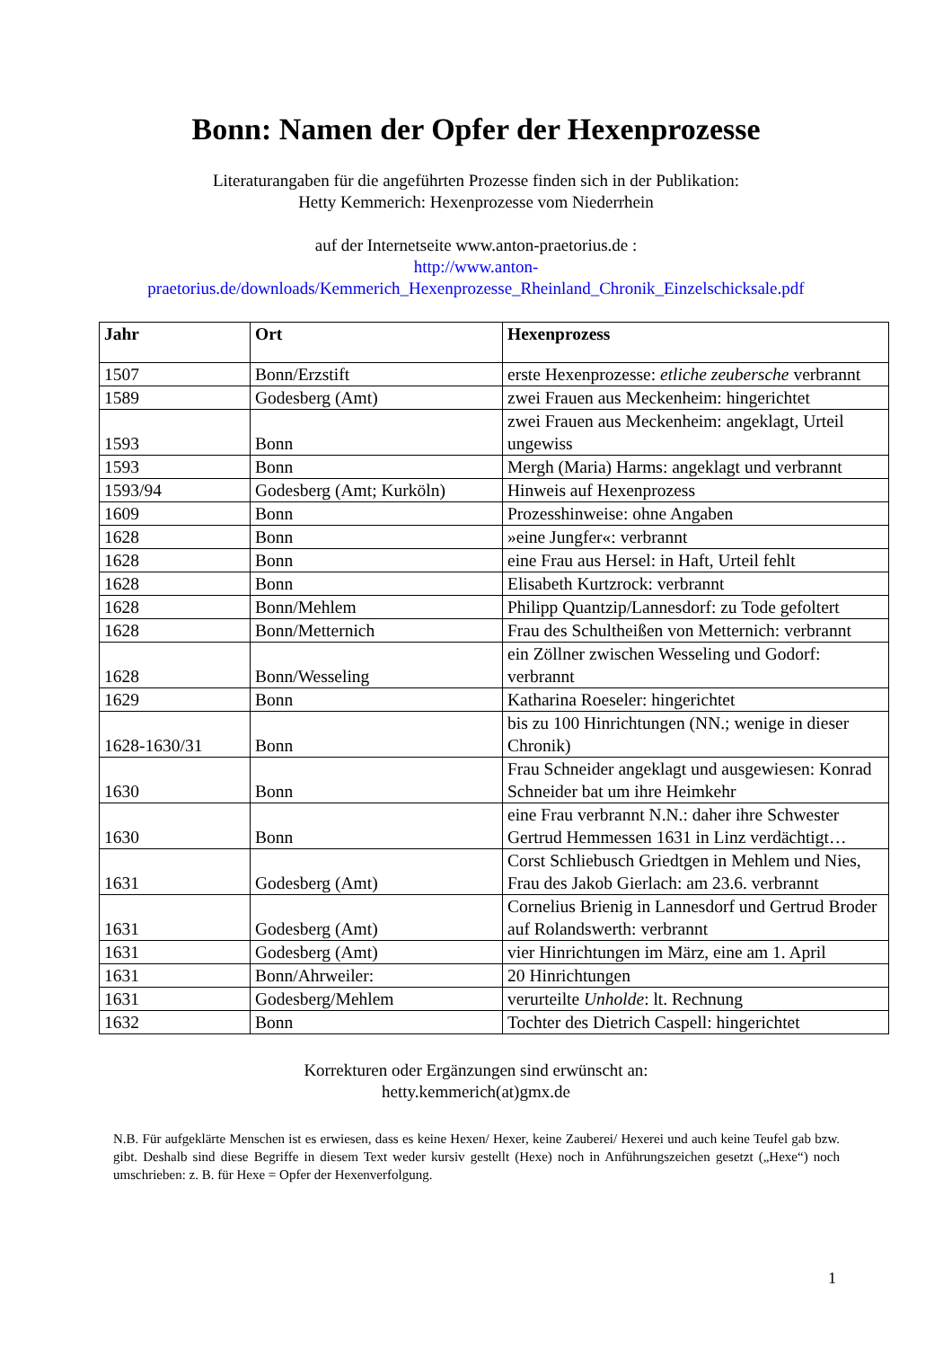Bonn: Namen der Opfer der Hexenprozesse
Literaturangaben für die angeführten Prozesse finden sich in der Publikation:
Hetty Kemmerich: Hexenprozesse vom Niederrhein
auf der Internetseite www.anton-praetorius.de :
http://www.anton-
praetorius.de/downloads/Kemmerich_Hexenprozesse_Rheinland_Chronik_Einzelschicksale.pdf
| Jahr | Ort | Hexenprozess |
| --- | --- | --- |
| 1507 | Bonn/Erzstift | erste Hexenprozesse: etliche zeubersche verbrannt |
| 1589 | Godesberg (Amt) | zwei Frauen aus Meckenheim: hingerichtet |
| 1593 | Bonn | zwei Frauen aus Meckenheim: angeklagt, Urteil ungewiss |
| 1593 | Bonn | Mergh (Maria) Harms: angeklagt und verbrannt |
| 1593/94 | Godesberg (Amt; Kurköln) | Hinweis auf Hexenprozess |
| 1609 | Bonn | Prozesshinweise: ohne Angaben |
| 1628 | Bonn | »eine Jungfer«: verbrannt |
| 1628 | Bonn | eine Frau aus Hersel: in Haft, Urteil fehlt |
| 1628 | Bonn | Elisabeth Kurtzrock: verbrannt |
| 1628 | Bonn/Mehlem | Philipp Quantzip/Lannesdorf: zu Tode gefoltert |
| 1628 | Bonn/Metternich | Frau des Schultheißen von Metternich: verbrannt |
| 1628 | Bonn/Wesseling | ein Zöllner zwischen Wesseling und Godorf: verbrannt |
| 1629 | Bonn | Katharina Roeseler: hingerichtet |
| 1628-1630/31 | Bonn | bis zu 100 Hinrichtungen (NN.; wenige in dieser Chronik) |
| 1630 | Bonn | Frau Schneider angeklagt und ausgewiesen: Konrad Schneider bat um ihre Heimkehr |
| 1630 | Bonn | eine Frau verbrannt N.N.: daher ihre Schwester Gertrud Hemmessen 1631 in Linz verdächtigt… |
| 1631 | Godesberg (Amt) | Corst Schliebusch Griedtgen in Mehlem und Nies, Frau des Jakob Gierlach: am 23.6. verbrannt |
| 1631 | Godesberg (Amt) | Cornelius Brienig in Lannesdorf und Gertrud Broder auf Rolandswerth: verbrannt |
| 1631 | Godesberg (Amt) | vier Hinrichtungen im März, eine am 1. April |
| 1631 | Bonn/Ahrweiler: | 20 Hinrichtungen |
| 1631 | Godesberg/Mehlem | verurteilte Unholde : lt. Rechnung |
| 1632 | Bonn | Tochter des Dietrich Caspell: hingerichtet |
Korrekturen oder Ergänzungen sind erwünscht an:
hetty.kemmerich(at)gmx.de
N.B. Für aufgeklärte Menschen ist es erwiesen, dass es keine Hexen/ Hexer, keine Zauberei/ Hexerei und auch keine Teufel gab bzw. gibt. Deshalb sind diese Begriffe in diesem Text weder kursiv gestellt (Hexe) noch in Anführungszeichen gesetzt („Hexe“) noch umschrieben: z. B. für Hexe = Opfer der Hexenverfolgung.
1